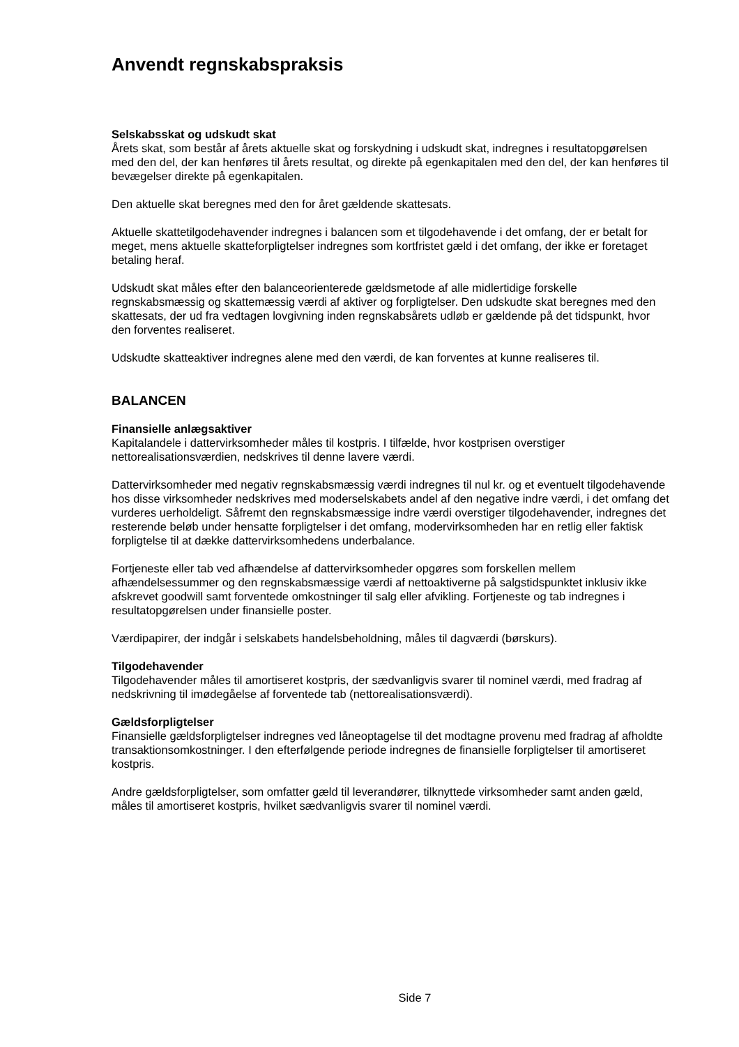Anvendt regnskabspraksis
Selskabsskat og udskudt skat
Årets skat, som består af årets aktuelle skat og forskydning i udskudt skat, indregnes i resultatopgørelsen med den del, der kan henføres til årets resultat, og direkte på egenkapitalen med den del, der kan henføres til bevægelser direkte på egenkapitalen.
Den aktuelle skat beregnes med den for året gældende skattesats.
Aktuelle skattetilgodehavender indregnes i balancen som et tilgodehavende i det omfang, der er betalt for meget, mens aktuelle skatteforpligtelser indregnes som kortfristet gæld i det omfang, der ikke er foretaget betaling heraf.
Udskudt skat måles efter den balanceorienterede gældsmetode af alle midlertidige forskelle regnskabsmæssig og skattemæssig værdi af aktiver og forpligtelser. Den udskudte skat beregnes med den skattesats, der ud fra vedtagen lovgivning inden regnskabsårets udløb er gældende på det tidspunkt, hvor den forventes realiseret.
Udskudte skatteaktiver indregnes alene med den værdi, de kan forventes at kunne realiseres til.
BALANCEN
Finansielle anlægsaktiver
Kapitalandele i dattervirksomheder måles til kostpris. I tilfælde, hvor kostprisen overstiger nettorealisationsværdien, nedskrives til denne lavere værdi.
Dattervirksomheder med negativ regnskabsmæssig værdi indregnes til nul kr. og et eventuelt tilgodehavende hos disse virksomheder nedskrives med moderselskabets andel af den negative indre værdi, i det omfang det vurderes uerholdeligt. Såfremt den regnskabsmæssige indre værdi overstiger tilgodehavender, indregnes det resterende beløb under hensatte forpligtelser i det omfang, modervirksomheden har en retlig eller faktisk forpligtelse til at dække dattervirksomhedens underbalance.
Fortjeneste eller tab ved afhændelse af dattervirksomheder opgøres som forskellen mellem afhændelsessummer og den regnskabsmæssige værdi af nettoaktiverne på salgstidspunktet inklusiv ikke afskrevet goodwill samt forventede omkostninger til salg eller afvikling. Fortjeneste og tab indregnes i resultatopgørelsen under finansielle poster.
Værdipapirer, der indgår i selskabets handelsbeholdning, måles til dagværdi (børskurs).
Tilgodehavender
Tilgodehavender måles til amortiseret kostpris, der sædvanligvis svarer til nominel værdi, med fradrag af nedskrivning til imødegåelse af forventede tab (nettorealisationsværdi).
Gældsforpligtelser
Finansielle gældsforpligtelser indregnes ved låneoptagelse til det modtagne provenu med fradrag af afholdte transaktionsomkostninger. I den efterfølgende periode indregnes de finansielle forpligtelser til amortiseret kostpris.
Andre gældsforpligtelser, som omfatter gæld til leverandører, tilknyttede virksomheder samt anden gæld, måles til amortiseret kostpris, hvilket sædvanligvis svarer til nominel værdi.
Side 7